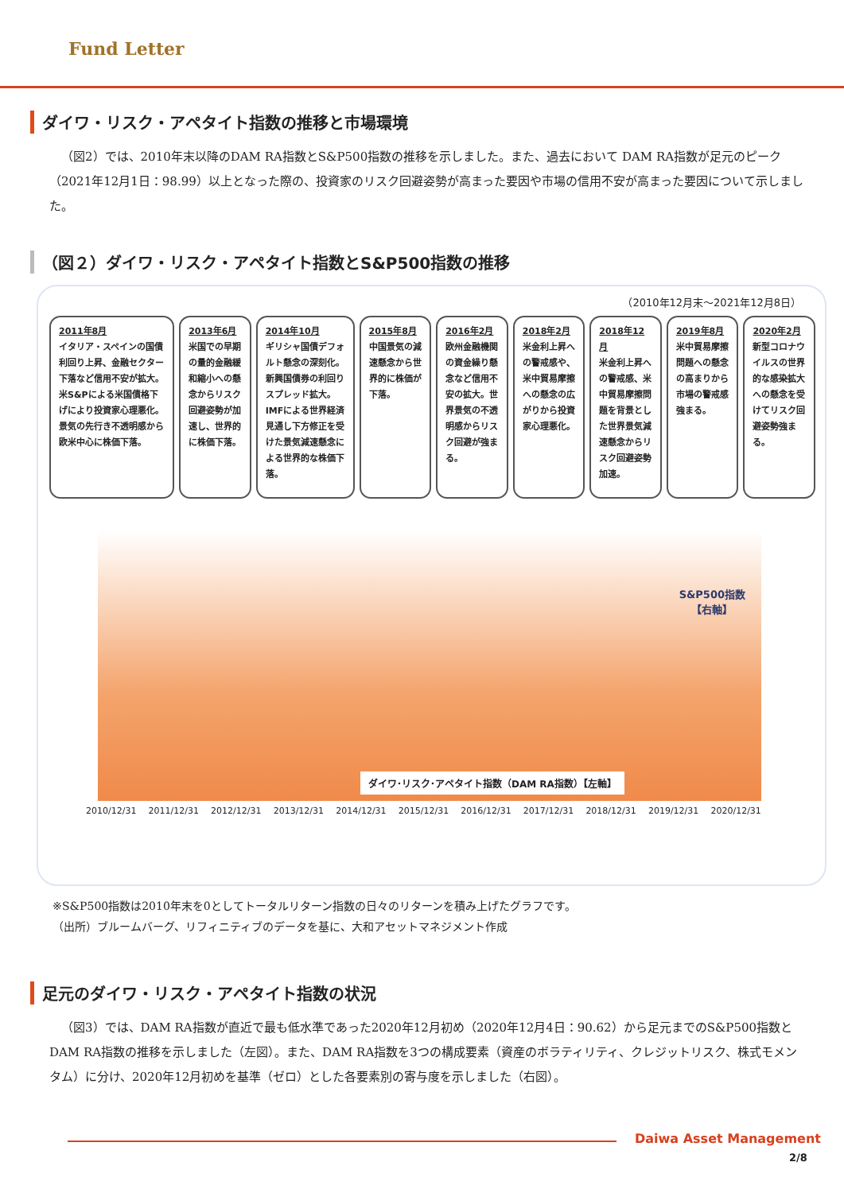Fund Letter
ダイワ・リスク・アペタイト指数の推移と市場環境
（図2）では、2010年末以降のDAM RA指数とS&P500指数の推移を示しました。また、過去において DAM RA指数が足元のピーク（2021年12月1日：98.99）以上となった際の、投資家のリスク回避姿勢が高まった要因や市場の信用不安が高まった要因について示しました。
（図２）ダイワ・リスク・アペタイト指数とS&P500指数の推移
（2010年12月末～2021年12月8日）
2011年8月
イタリア・スペインの国債利回り上昇、金融セクター下落など信用不安が拡大。米S&Pによる米国債格下げにより投資家心理悪化。景気の先行き不透明感から欧米中心に株価下落。
2013年6月
米国での早期の量的金融緩和縮小への懸念からリスク回避姿勢が加速し、世界的に株価下落。
2014年10月
ギリシャ国債デフォルト懸念の深刻化。新興国債券の利回りスプレッド拡大。IMFによる世界経済見通し下方修正を受けた景気減速懸念による世界的な株価下落。
2015年8月
中国景気の減速懸念から世界的に株価が下落。
2016年2月
欧州金融機関の資金繰り懸念など信用不安の拡大。世界景気の不透明感からリスク回避が強まる。
2018年2月
米金利上昇への警戒感や、米中貿易摩擦への懸念の広がりから投資家心理悪化。
2018年12月
米金利上昇への警戒感、米中貿易摩擦問題を背景とした世界景気減速懸念からリスク回避姿勢加速。
2019年8月
米中貿易摩擦問題への懸念の高まりから市場の警戒感強まる。
2020年2月
新型コロナウイルスの世界的な感染拡大への懸念を受けてリスク回避姿勢強まる。
S&P500指数
【右軸】
ダイワ･リスク･アペタイト指数（DAM RA指数）【左軸】
2010/12/31 2011/12/31 2012/12/31 2013/12/31 2014/12/31 2015/12/31 2016/12/31 2017/12/31 2018/12/31 2019/12/31 2020/12/31
※S&P500指数は2010年末を0としてトータルリターン指数の日々のリターンを積み上げたグラフです。
（出所）ブルームバーグ、リフィニティブのデータを基に、大和アセットマネジメント作成
足元のダイワ・リスク・アペタイト指数の状況
（図3）では、DAM RA指数が直近で最も低水準であった2020年12月初め（2020年12月4日：90.62）から足元までのS&P500指数とDAM RA指数の推移を示しました（左図）。また、DAM RA指数を3つの構成要素（資産のボラティリティ、クレジットリスク、株式モメンタム）に分け、2020年12月初めを基準（ゼロ）とした各要素別の寄与度を示しました（右図）。
Daiwa Asset Management
2/8